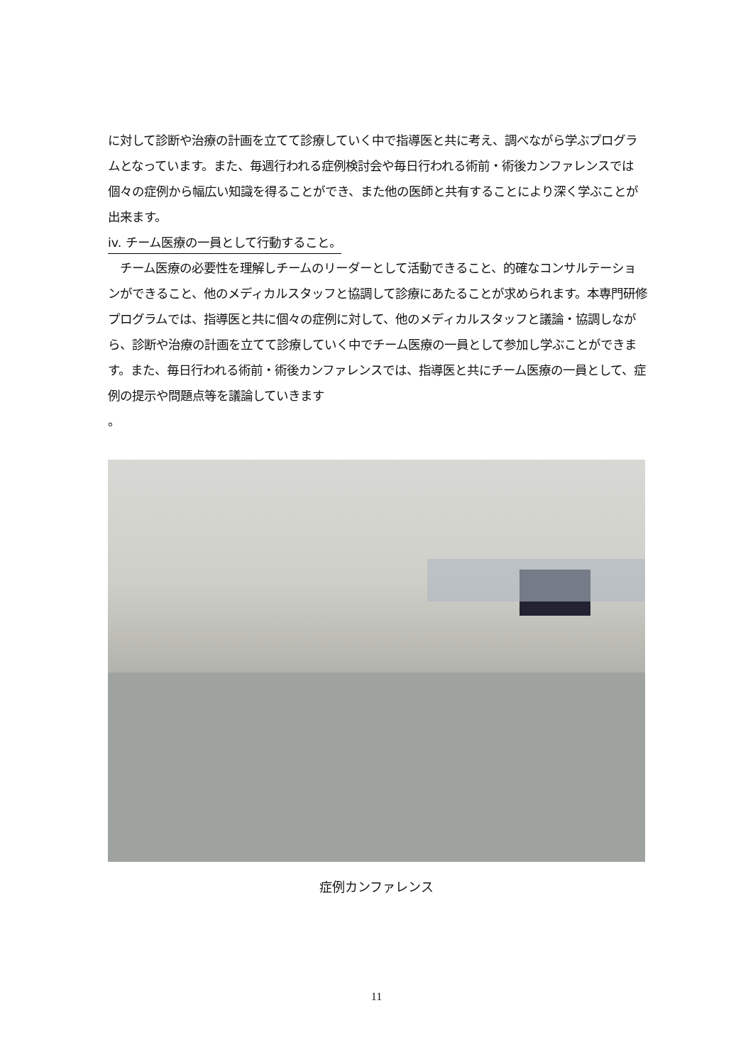に対して診断や治療の計画を立てて診療していく中で指導医と共に考え、調べながら学ぶプログラムとなっています。また、毎週行われる症例検討会や毎日行われる術前・術後カンファレンスでは個々の症例から幅広い知識を得ることができ、また他の医師と共有することにより深く学ぶことが出来ます。
iv. チーム医療の一員として行動すること。
　チーム医療の必要性を理解しチームのリーダーとして活動できること、的確なコンサルテーションができること、他のメディカルスタッフと協調して診療にあたることが求められます。本専門研修プログラムでは、指導医と共に個々の症例に対して、他のメディカルスタッフと議論・協調しながら、診断や治療の計画を立てて診療していく中でチーム医療の一員として参加し学ぶことができます。また、毎日行われる術前・術後カンファレンスでは、指導医と共にチーム医療の一員として、症例の提示や問題点等を議論していきます
。
症例カンファレンス
11